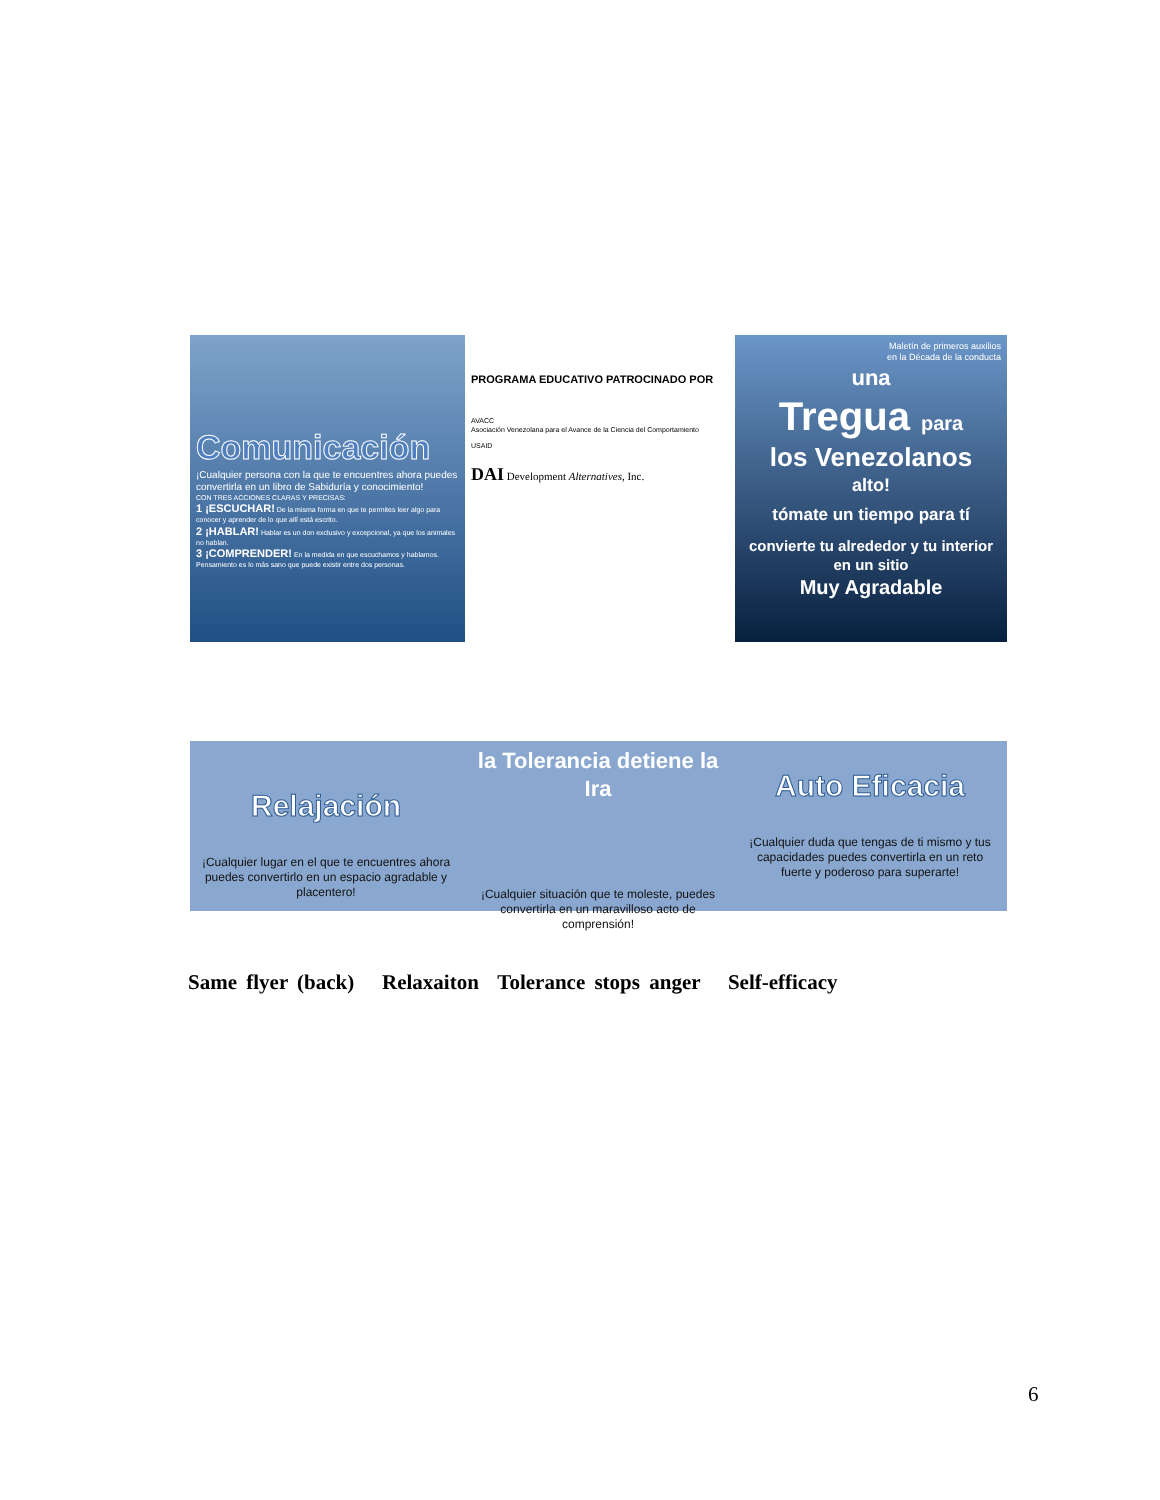Comunicación
¡Cualquier persona con la que te encuentres ahora puedes convertirla en un libro de Sabiduría y conocimiento!
CON TRES ACCIONES CLARAS Y PRECISAS:
1 ¡ESCUCHAR! De la misma forma en que te permites leer algo para conocer y aprender de lo que allí está escrito.
2 ¡HABLAR! Hablar es un don exclusivo y excepcional, ya que los animales no hablan.
3 ¡COMPRENDER! En la medida en que escuchamos y hablamos. Pensamiento es lo más sano que puede existir entre dos personas.
PROGRAMA EDUCATIVO PATROCINADO POR
AVACC
Asociación Venezolana para el Avance de la Ciencia del Comportamiento
USAID
DAI Development Alternatives, Inc.
Maletín de primeros auxilios
en la Década de la conducta
una
Tregua para
los Venezolanos
alto!
tómate un tiempo para tí
convierte tu alrededor y tu interior en un sitio
Muy Agradable
Relajación
¡Cualquier lugar en el que te encuentres ahora puedes convertirlo en un espacio agradable y placentero!
la Tolerancia detiene la Ira
¡Cualquier situación que te moleste, puedes convertirla en un maravilloso acto de comprensión!
Auto Eficacia
¡Cualquier duda que tengas de ti mismo y tus capacidades puedes convertirla en un reto fuerte y poderoso para superarte!
Same flyer (back) Relaxaiton Tolerance stops anger Self-efficacy
6